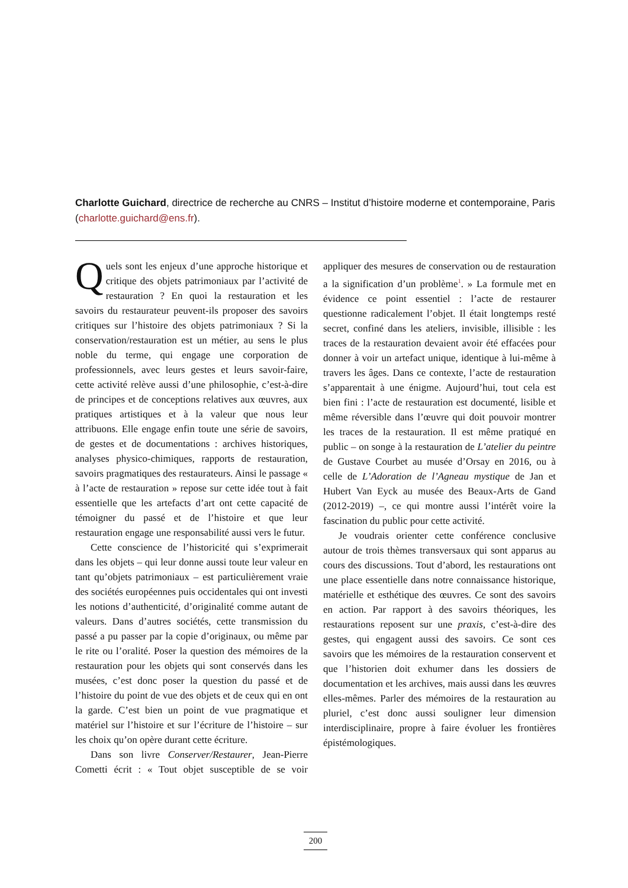Charlotte Guichard, directrice de recherche au CNRS – Institut d’histoire moderne et contemporaine, Paris (charlotte.guichard@ens.fr).
Quels sont les enjeux d’une approche historique et critique des objets patrimoniaux par l’activité de restauration ? En quoi la restauration et les savoirs du restaurateur peuvent-ils proposer des savoirs critiques sur l’histoire des objets patrimoniaux ? Si la conservation/restauration est un métier, au sens le plus noble du terme, qui engage une corporation de professionnels, avec leurs gestes et leurs savoir-faire, cette activité relève aussi d’une philosophie, c’est-à-dire de principes et de conceptions relatives aux œuvres, aux pratiques artistiques et à la valeur que nous leur attribuons. Elle engage enfin toute une série de savoirs, de gestes et de documentations : archives historiques, analyses physico-chimiques, rapports de restauration, savoirs pragmatiques des restaurateurs. Ainsi le passage « à l’acte de restauration » repose sur cette idée tout à fait essentielle que les artefacts d’art ont cette capacité de témoigner du passé et de l’histoire et que leur restauration engage une responsabilité aussi vers le futur.
Cette conscience de l’historicité qui s’exprimerait dans les objets – qui leur donne aussi toute leur valeur en tant qu’objets patrimoniaux – est particulièrement vraie des sociétés européennes puis occidentales qui ont investi les notions d’authenticité, d’originalité comme autant de valeurs. Dans d’autres sociétés, cette transmission du passé a pu passer par la copie d’originaux, ou même par le rite ou l’oralité. Poser la question des mémoires de la restauration pour les objets qui sont conservés dans les musées, c’est donc poser la question du passé et de l’histoire du point de vue des objets et de ceux qui en ont la garde. C’est bien un point de vue pragmatique et matériel sur l’histoire et sur l’écriture de l’histoire – sur les choix qu’on opère durant cette écriture.
Dans son livre Conserver/Restaurer, Jean-Pierre Cometti écrit : « Tout objet susceptible de se voir appliquer des mesures de conservation ou de restauration a la signification d’un problème<sup>1</sup>. » La formule met en évidence ce point essentiel : l’acte de restaurer questionne radicalement l’objet. Il était longtemps resté secret, confiné dans les ateliers, invisible, illisible : les traces de la restauration devaient avoir été effacées pour donner à voir un artefact unique, identique à lui-même à travers les âges. Dans ce contexte, l’acte de restauration s’apparentait à une énigme. Aujourd’hui, tout cela est bien fini : l’acte de restauration est documenté, lisible et même réversible dans l’œuvre qui doit pouvoir montrer les traces de la restauration. Il est même pratiqué en public – on songe à la restauration de L’atelier du peintre de Gustave Courbet au musée d’Orsay en 2016, ou à celle de L’Adoration de l’Agneau mystique de Jan et Hubert Van Eyck au musée des Beaux-Arts de Gand (2012-2019) –, ce qui montre aussi l’intérêt voire la fascination du public pour cette activité.
Je voudrais orienter cette conférence conclusive autour de trois thèmes transversaux qui sont apparus au cours des discussions. Tout d’abord, les restaurations ont une place essentielle dans notre connaissance historique, matérielle et esthétique des œuvres. Ce sont des savoirs en action. Par rapport à des savoirs théoriques, les restaurations reposent sur une praxis, c’est-à-dire des gestes, qui engagent aussi des savoirs. Ce sont ces savoirs que les mémoires de la restauration conservent et que l’historien doit exhumer dans les dossiers de documentation et les archives, mais aussi dans les œuvres elles-mêmes. Parler des mémoires de la restauration au pluriel, c’est donc aussi souligner leur dimension interdisciplinaire, propre à faire évoluer les frontières épistémologiques.
200